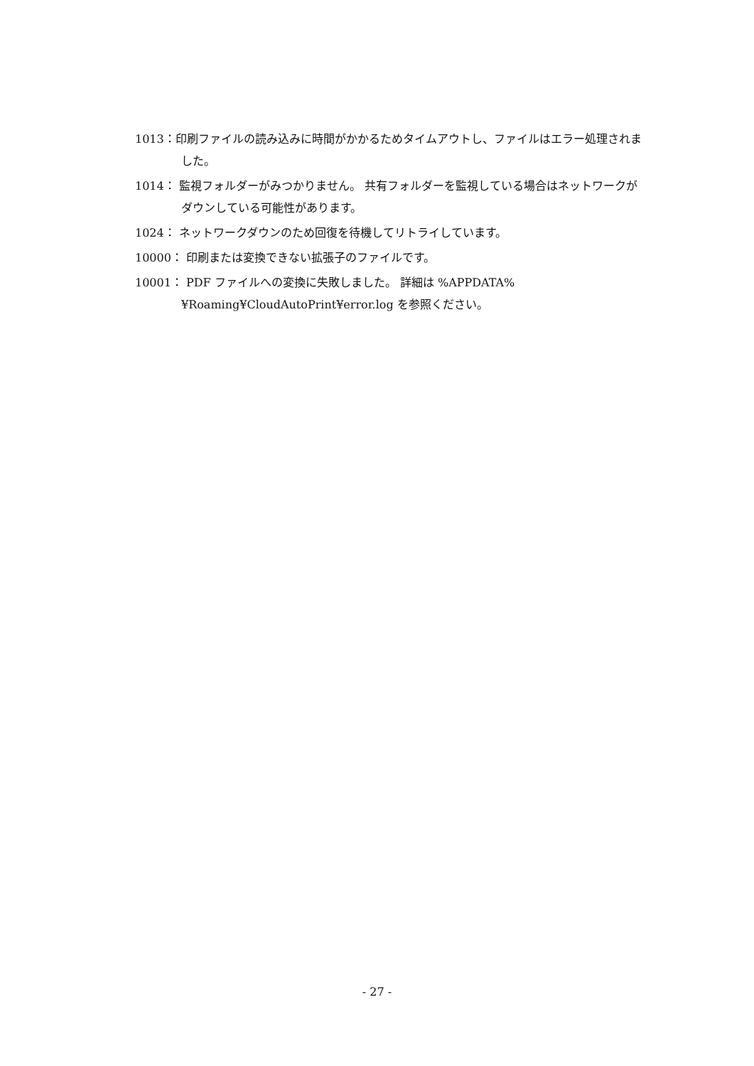1013：印刷ファイルの読み込みに時間がかかるためタイムアウトし、ファイルはエラー処理されました。
1014： 監視フォルダーがみつかりません。 共有フォルダーを監視している場合はネットワークがダウンしている可能性があります。
1024： ネットワークダウンのため回復を待機してリトライしています。
10000： 印刷または変換できない拡張子のファイルです。
10001： PDF ファイルへの変換に失敗しました。 詳細は %APPDATA%¥Roaming¥CloudAutoPrint¥error.log を参照ください。
- 27 -